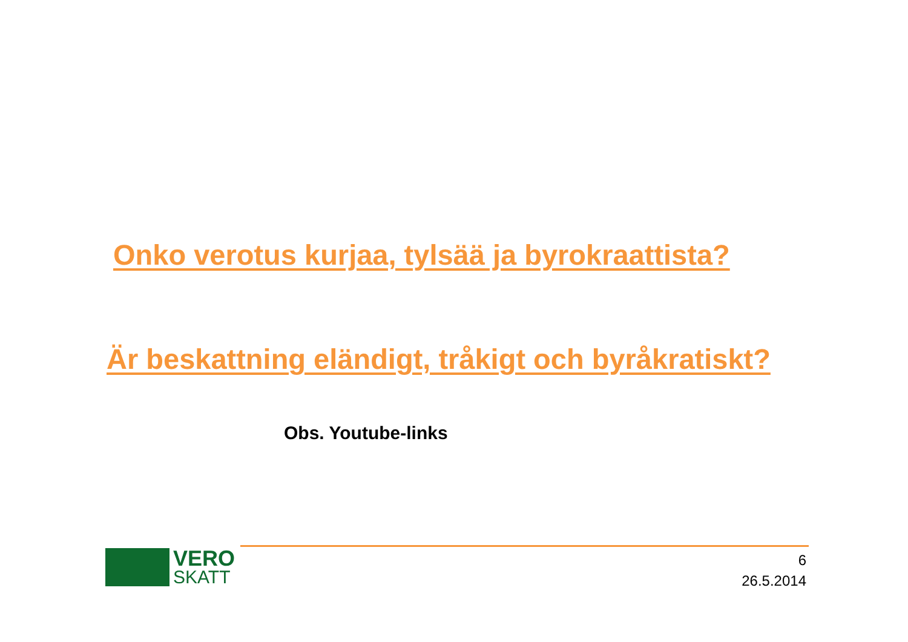Onko verotus kurjaa, tylsää ja byrokraattista?
Är beskattning eländigt, tråkigt och byråkratiskt?
Obs. Youtube-links
VERO
SKATT
6
26.5.2014